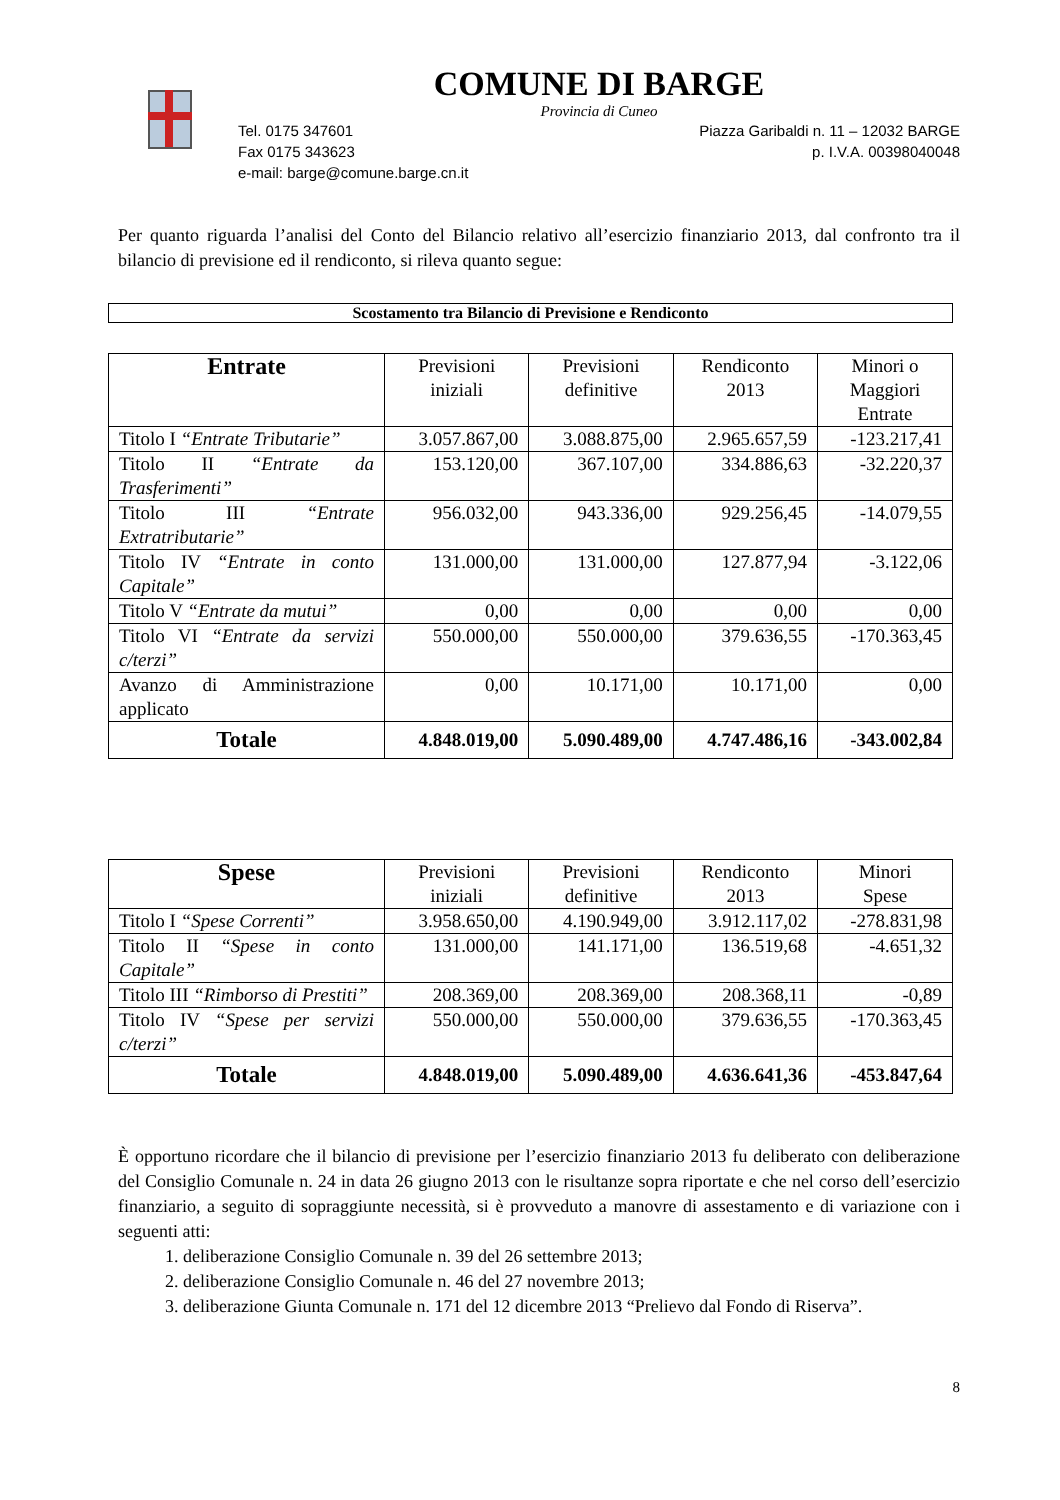COMUNE DI BARGE
Provincia di Cuneo
Tel. 0175 347601 Piazza Garibaldi n. 11 – 12032 BARGE
Fax 0175 343623 p. I.V.A. 00398040048
e-mail: barge@comune.barge.cn.it
Per quanto riguarda l’analisi del Conto del Bilancio relativo all’esercizio finanziario 2013, dal confronto tra il bilancio di previsione ed il rendiconto, si rileva quanto segue:
Scostamento tra Bilancio di Previsione e Rendiconto
| Entrate | Previsioni iniziali | Previsioni definitive | Rendiconto 2013 | Minori o Maggiori Entrate |
| --- | --- | --- | --- | --- |
| Titolo I “Entrate Tributarie” | 3.057.867,00 | 3.088.875,00 | 2.965.657,59 | -123.217,41 |
| Titolo II “Entrate da Trasferimenti” | 153.120,00 | 367.107,00 | 334.886,63 | -32.220,37 |
| Titolo III “Entrate Extratributarie” | 956.032,00 | 943.336,00 | 929.256,45 | -14.079,55 |
| Titolo IV “Entrate in conto Capitale” | 131.000,00 | 131.000,00 | 127.877,94 | -3.122,06 |
| Titolo V “Entrate da mutui” | 0,00 | 0,00 | 0,00 | 0,00 |
| Titolo VI “Entrate da servizi c/terzi” | 550.000,00 | 550.000,00 | 379.636,55 | -170.363,45 |
| Avanzo di Amministrazione applicato | 0,00 | 10.171,00 | 10.171,00 | 0,00 |
| Totale | 4.848.019,00 | 5.090.489,00 | 4.747.486,16 | -343.002,84 |
| Spese | Previsioni iniziali | Previsioni definitive | Rendiconto 2013 | Minori Spese |
| --- | --- | --- | --- | --- |
| Titolo I “Spese Correnti” | 3.958.650,00 | 4.190.949,00 | 3.912.117,02 | -278.831,98 |
| Titolo II “Spese in conto Capitale” | 131.000,00 | 141.171,00 | 136.519,68 | -4.651,32 |
| Titolo III “Rimborso di Prestiti” | 208.369,00 | 208.369,00 | 208.368,11 | -0,89 |
| Titolo IV “Spese per servizi c/terzi” | 550.000,00 | 550.000,00 | 379.636,55 | -170.363,45 |
| Totale | 4.848.019,00 | 5.090.489,00 | 4.636.641,36 | -453.847,64 |
È opportuno ricordare che il bilancio di previsione per l’esercizio finanziario 2013 fu deliberato con deliberazione del Consiglio Comunale n. 24 in data 26 giugno 2013 con le risultanze sopra riportate e che nel corso dell’esercizio finanziario, a seguito di sopraggiunte necessità, si è provveduto a manovre di assestamento e di variazione con i seguenti atti:
1. deliberazione Consiglio Comunale n. 39 del 26 settembre 2013;
2. deliberazione Consiglio Comunale n. 46 del 27 novembre 2013;
3. deliberazione Giunta Comunale n. 171 del 12 dicembre 2013 “Prelievo dal Fondo di Riserva”.
8